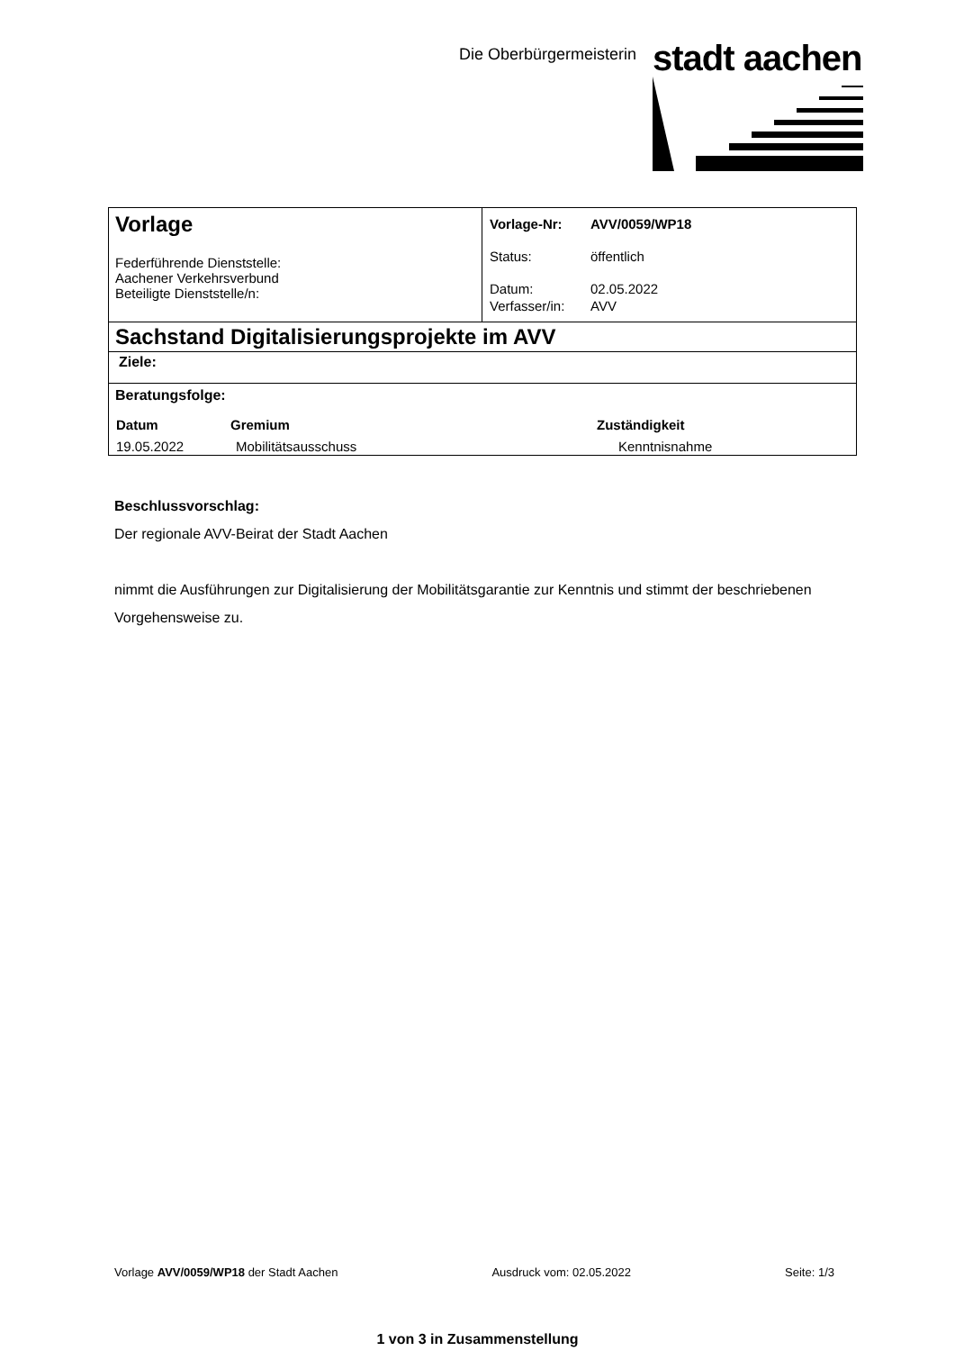Die Oberbürgermeisterin stadt aachen
| Vorlage Federführende Dienststelle: Aachener Verkehrsverbund Beteiligte Dienststelle/n: | / Vorlage-Nr: / AVV/0059/WP18 / / Status: / öffentlich / / Datum: / 02.05.2022 / / Verfasser/in: / AVV / |
| Sachstand Digitalisierungsprojekte im AVV | |
| Ziele: | |
| Beratungsfolge: / Datum / Gremium / Zuständigkeit / / --- / --- / --- / / 19.05.2022 / Mobilitätsausschuss / Kenntnisnahme / | |
Beschlussvorschlag:
Der regionale AVV-Beirat der Stadt Aachen
nimmt die Ausführungen zur Digitalisierung der Mobilitätsgarantie zur Kenntnis und stimmt der beschriebenen Vorgehensweise zu.
Vorlage AVV/0059/WP18 der Stadt Aachen Ausdruck vom: 02.05.2022 Seite: 1/3
1 von 3 in Zusammenstellung